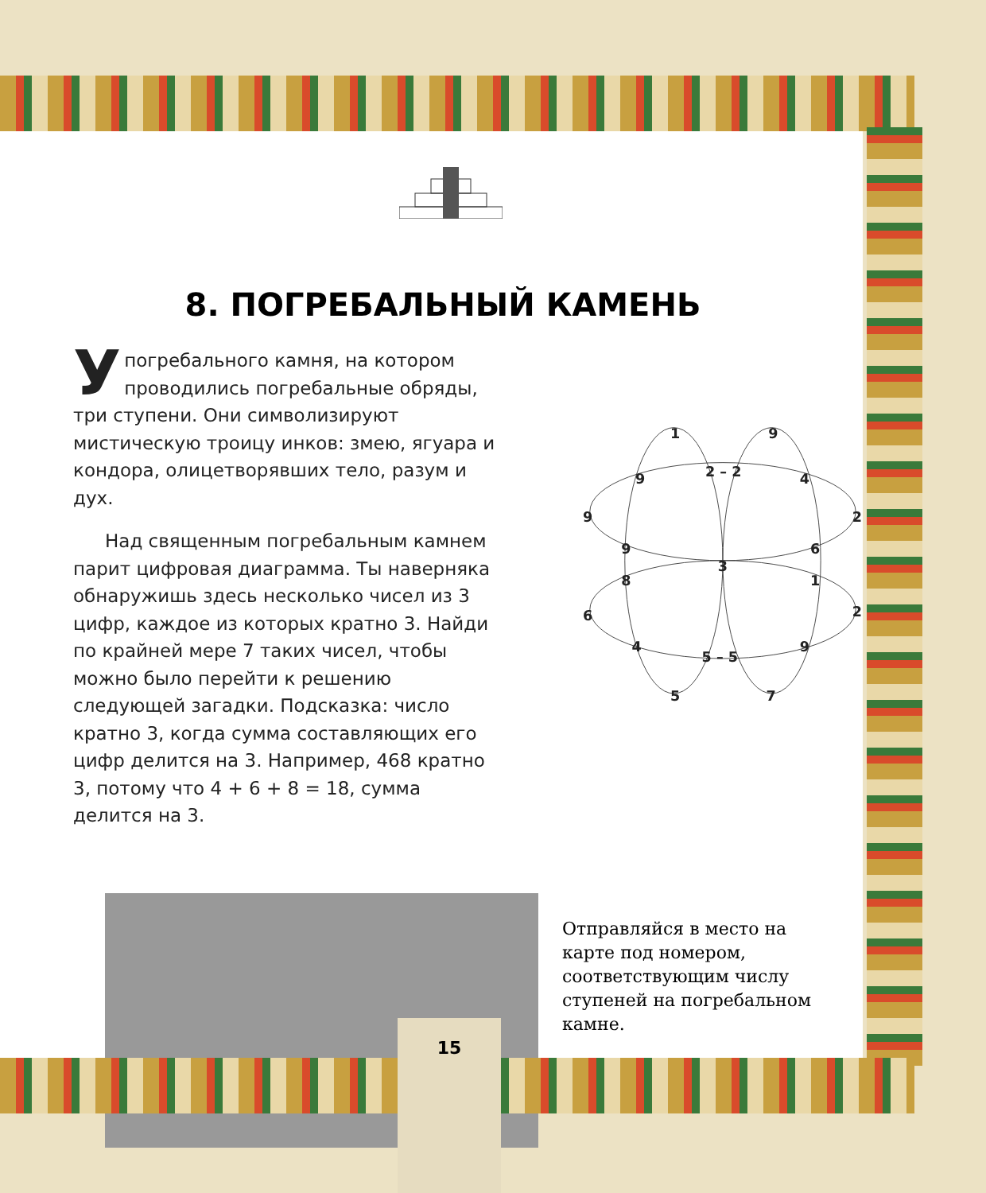8. ПОГРЕБАЛЬНЫЙ КАМЕНЬ
Упогребального камня, на котором проводились погребальные обряды, три ступени. Они символизируют мистическую троицу инков: змею, ягуара и кондора, олицетворявших тело, разум и дух.
Над священным погребальным камнем парит цифровая диаграмма. Ты наверняка обнаружишь здесь несколько чисел из 3 цифр, каждое из которых кратно 3. Найди по крайней мере 7 таких чисел, чтобы можно было перейти к решению следующей загадки. Подсказка: число кратно 3, когда сумма составляющих его цифр делится на 3. Например, 468 кратно 3, потому что 4 + 6 + 8 = 18, сумма делится на 3.
1
9
9
2 – 2
4
9
2
9
6
3
8
1
6
2
4
5 – 5
9
5
7
Отправляйся в место на карте под номером, соответствующим числу ступеней на погребальном камне.
15